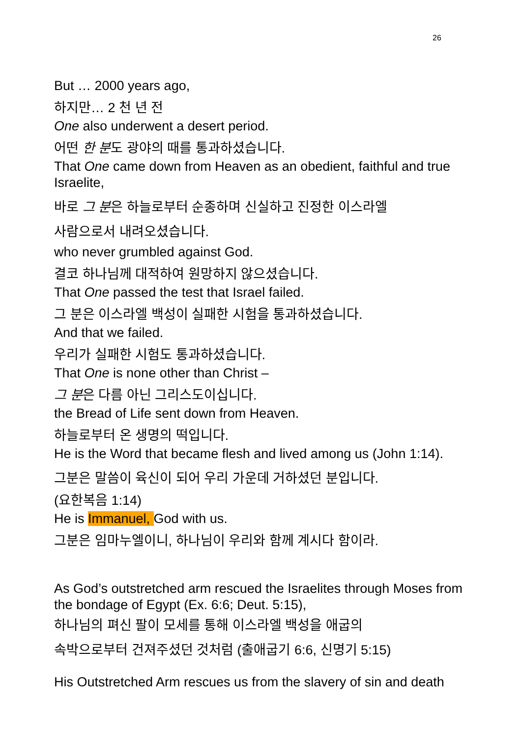26
But … 2000 years ago,
하지만… 2 천 년 전
One also underwent a desert period.
어떤 한 분도 광야의 때를 통과하셨습니다.
That One came down from Heaven as an obedient, faithful and true Israelite,
바로 그 분은 하늘로부터 순종하며 신실하고 진정한 이스라엘
사람으로서 내려오셨습니다.
who never grumbled against God.
결코 하나님께 대적하여 원망하지 않으셨습니다.
That One passed the test that Israel failed.
그 분은 이스라엘 백성이 실패한 시험을 통과하셨습니다.
And that we failed.
우리가 실패한 시험도 통과하셨습니다.
That One is none other than Christ –
그 분은 다름 아닌 그리스도이십니다.
the Bread of Life sent down from Heaven.
하늘로부터 온 생명의 떡입니다.
He is the Word that became flesh and lived among us (John 1:14).
그분은 말씀이 육신이 되어 우리 가운데 거하셨던 분입니다.
(요한복음 1:14)
He is Immanuel, God with us.
그분은 임마누엘이니, 하나님이 우리와 함께 계시다 함이라.
As God’s outstretched arm rescued the Israelites through Moses from the bondage of Egypt (Ex. 6:6; Deut. 5:15),
하나님의 펴신 팔이 모세를 통해 이스라엘 백성을 애굽의
속박으로부터 건져주셨던 것처럼 (출애굽기 6:6, 신명기 5:15)
His Outstretched Arm rescues us from the slavery of sin and death